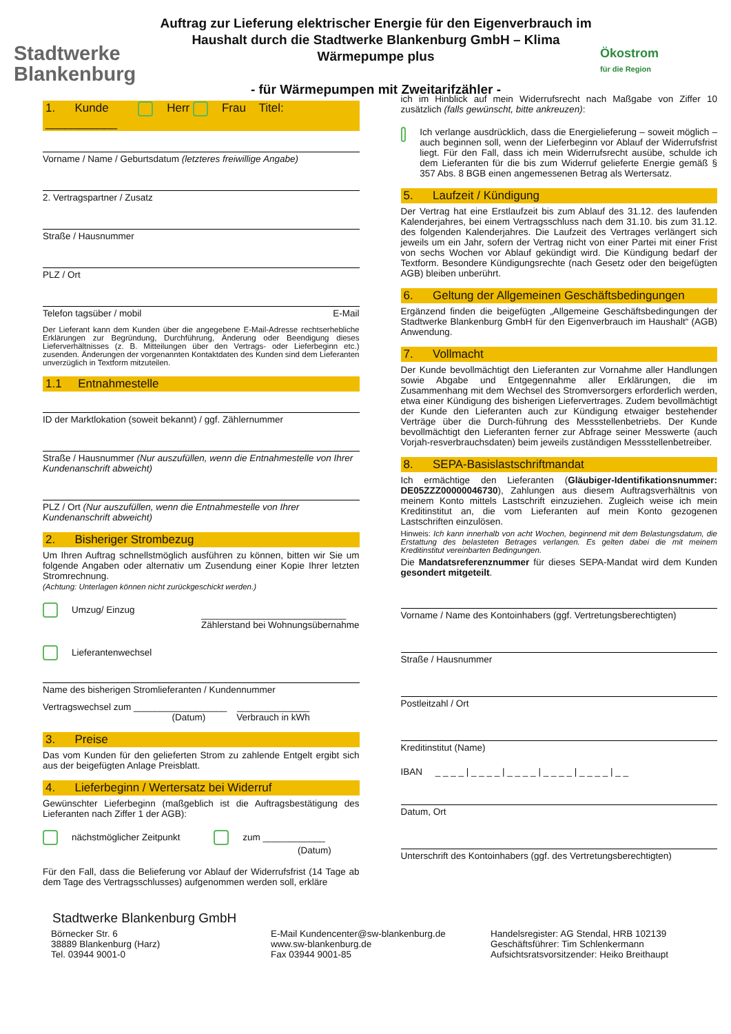Stadtwerke
Blankenburg
Auftrag zur Lieferung elektrischer Energie für den Eigenverbrauch im Haushalt durch die Stadtwerke Blankenburg GmbH – Klima Wärmepumpe plus
- für Wärmepumpen mit Zweitarifzähler -
Ökostrom
für die Region
1. Kunde Herr Frau Titel: ___________
Vorname / Name / Geburtsdatum (letzteres freiwillige Angabe)
2. Vertragspartner / Zusatz
Straße / Hausnummer
PLZ / Ort
Telefon tagsüber / mobil E-Mail
Der Lieferant kann dem Kunden über die angegebene E-Mail-Adresse rechtserhebliche Erklärungen zur Begründung, Durchführung, Änderung oder Beendigung dieses Lieferverhältnisses (z. B. Mitteilungen über den Vertrags- oder Lieferbeginn etc.) zusenden. Änderungen der vorgenannten Kontaktdaten des Kunden sind dem Lieferanten unverzüglich in Textform mitzuteilen.
1.1 Entnahmestelle
ID der Marktlokation (soweit bekannt) / ggf. Zählernummer
Straße / Hausnummer (Nur auszufüllen, wenn die Entnahmestelle von Ihrer Kundenanschrift abweicht)
PLZ / Ort (Nur auszufüllen, wenn die Entnahmestelle von Ihrer Kundenanschrift abweicht)
2. Bisheriger Strombezug
Um Ihren Auftrag schnellstmöglich ausführen zu können, bitten wir Sie um folgende Angaben oder alternativ um Zusendung einer Kopie Ihrer letzten Stromrechnung.
(Achtung: Unterlagen können nicht zurückgeschickt werden.)
Umzug/ Einzug ____________________________
Zählerstand bei Wohnungsübernahme
Lieferantenwechsel
Name des bisherigen Stromlieferanten / Kundennummer
Vertragswechsel zum __________________ ______________
(Datum) Verbrauch in kWh
3. Preise
Das vom Kunden für den gelieferten Strom zu zahlende Entgelt ergibt sich aus der beigefügten Anlage Preisblatt.
4. Lieferbeginn / Wertersatz bei Widerruf
Gewünschter Lieferbeginn (maßgeblich ist die Auftragsbestätigung des Lieferanten nach Ziffer 1 der AGB):
nächstmöglicher Zeitpunkt zum ____________
(Datum)
Für den Fall, dass die Belieferung vor Ablauf der Widerrufsfrist (14 Tage ab dem Tage des Vertragsschlusses) aufgenommen werden soll, erkläre
ich im Hinblick auf mein Widerrufsrecht nach Maßgabe von Ziffer 10 zusätzlich (falls gewünscht, bitte ankreuzen):
Ich verlange ausdrücklich, dass die Energielieferung – soweit möglich – auch beginnen soll, wenn der Lieferbeginn vor Ablauf der Widerrufsfrist liegt. Für den Fall, dass ich mein Widerrufsrecht ausübe, schulde ich dem Lieferanten für die bis zum Widerruf gelieferte Energie gemäß § 357 Abs. 8 BGB einen angemessenen Betrag als Wertersatz.
5. Laufzeit / Kündigung
Der Vertrag hat eine Erstlaufzeit bis zum Ablauf des 31.12. des laufenden Kalenderjahres, bei einem Vertragsschluss nach dem 31.10. bis zum 31.12. des folgenden Kalenderjahres. Die Laufzeit des Vertrages verlängert sich jeweils um ein Jahr, sofern der Vertrag nicht von einer Partei mit einer Frist von sechs Wochen vor Ablauf gekündigt wird. Die Kündigung bedarf der Textform. Besondere Kündigungsrechte (nach Gesetz oder den beigefügten AGB) bleiben unberührt.
6. Geltung der Allgemeinen Geschäftsbedingungen
Ergänzend finden die beigefügten „Allgemeine Geschäftsbedingungen der Stadtwerke Blankenburg GmbH für den Eigenverbrauch im Haushalt“ (AGB) Anwendung.
7. Vollmacht
Der Kunde bevollmächtigt den Lieferanten zur Vornahme aller Handlungen sowie Abgabe und Entgegennahme aller Erklärungen, die im Zusammenhang mit dem Wechsel des Stromversorgers erforderlich werden, etwa einer Kündigung des bisherigen Liefervertrages. Zudem bevollmächtigt der Kunde den Lieferanten auch zur Kündigung etwaiger bestehender Verträge über die Durch-führung des Messstellenbetriebs. Der Kunde bevollmächtigt den Lieferanten ferner zur Abfrage seiner Messwerte (auch Vorjah-resverbrauchsdaten) beim jeweils zuständigen Messstellenbetreiber.
8. SEPA-Basislastschriftmandat
Ich ermächtige den Lieferanten (Gläubiger-Identifikationsnummer: DE05ZZZ00000046730), Zahlungen aus diesem Auftragsverhältnis von meinem Konto mittels Lastschrift einzuziehen. Zugleich weise ich mein Kreditinstitut an, die vom Lieferanten auf mein Konto gezogenen Lastschriften einzulösen.
Hinweis: Ich kann innerhalb von acht Wochen, beginnend mit dem Belastungsdatum, die Erstattung des belasteten Betrages verlangen. Es gelten dabei die mit meinem Kreditinstitut vereinbarten Bedingungen.
Die Mandatsreferenznummer für dieses SEPA-Mandat wird dem Kunden gesondert mitgeteilt.
Vorname / Name des Kontoinhabers (ggf. Vertretungsberechtigten)
Straße / Hausnummer
Postleitzahl / Ort
Kreditinstitut (Name)
IBAN _ _ _ _ | _ _ _ _ | _ _ _ _ | _ _ _ _ | _ _ _ _ | _ _
Datum, Ort
Unterschrift des Kontoinhabers (ggf. des Vertretungsberechtigten)
Stadtwerke Blankenburg GmbH
Börnecker Str. 6
38889 Blankenburg (Harz)
Tel. 03944 9001-0
E-Mail Kundencenter@sw-blankenburg.de
www.sw-blankenburg.de
Fax 03944 9001-85
Handelsregister: AG Stendal, HRB 102139
Geschäftsführer: Tim Schlenkermann
Aufsichtsratsvorsitzender: Heiko Breithaupt